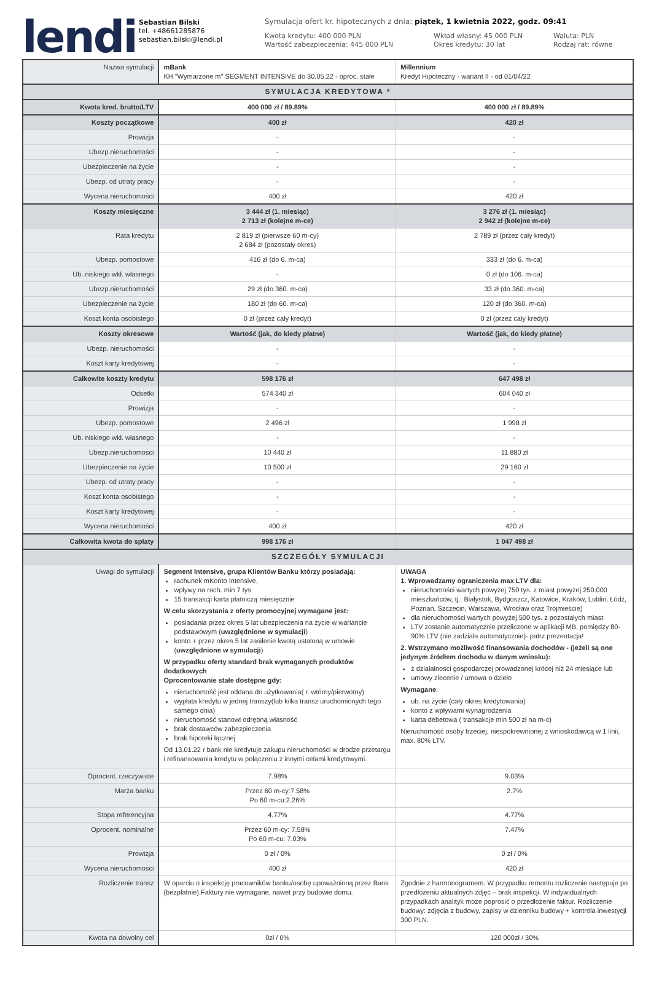lendi
Sebastian Bilski
tel. +48661285876
sebastian.bilski@lendi.pl
Symulacja ofert kr. hipotecznych z dnia: piątek, 1 kwietnia 2022, godz. 09:41
Kwota kredytu: 400 000 PLN
Wartość zabezpieczenia: 445 000 PLN
Wkład własny: 45 000 PLN
Okres kredytu: 30 lat
Waluta: PLN
Rodzaj rat: równe
| Nazwa symulacji | mBank KH "Wymarzone m" SEGMENT INTENSIVE do 30.05.22 - oproc. stałe | Millennium Kredyt Hipoteczny - wariant II - od 01/04/22 |
| SYMULACJA KREDYTOWA * | | |
| Kwota kred. brutto/LTV | 400 000 zł / 89.89% | 400 000 zł / 89.89% |
| Koszty początkowe | 400 zł | 420 zł |
| Prowizja | - | - |
| Ubezp.nieruchomości | - | - |
| Ubezpieczenie na życie | - | - |
| Ubezp. od utraty pracy | - | - |
| Wycena nieruchomości | 400 zł | 420 zł |
| Koszty miesięczne | 3 444 zł (1. miesiąc) 2 713 zł (kolejne m-ce) | 3 276 zł (1. miesiąc) 2 942 zł (kolejne m-ce) |
| Rata kredytu | 2 819 zł (pierwsze 60 m-cy) 2 684 zł (pozostały okres) | 2 789 zł (przez cały kredyt) |
| Ubezp. pomostowe | 416 zł (do 6. m-ca) | 333 zł (do 6. m-ca) |
| Ub. niskiego wkł. własnego | - | 0 zł (do 106. m-ca) |
| Ubezp.nieruchomości | 29 zł (do 360. m-ca) | 33 zł (do 360. m-ca) |
| Ubezpieczenie na życie | 180 zł (do 60. m-ca) | 120 zł (do 360. m-ca) |
| Koszt konta osobistego | 0 zł (przez cały kredyt) | 0 zł (przez cały kredyt) |
| Koszty okresowe | Wartość (jak, do kiedy płatne) | Wartość (jak, do kiedy płatne) |
| Ubezp. nieruchomości | - | - |
| Koszt karty kredytowej | - | - |
| Całkowite koszty kredytu | 598 176 zł | 647 498 zł |
| Odsetki | 574 340 zł | 604 040 zł |
| Prowizja | - | - |
| Ubezp. pomostowe | 2 496 zł | 1 998 zł |
| Ub. niskiego wkł. własnego | - | - |
| Ubezp.nieruchomości | 10 440 zł | 11 880 zł |
| Ubezpieczenie na życie | 10 500 zł | 29 160 zł |
| Ubezp. od utraty pracy | - | - |
| Koszt konta osobistego | - | - |
| Koszt karty kredytowej | - | - |
| Wycena nieruchomości | 400 zł | 420 zł |
| Całkowita kwota do spłaty | 998 176 zł | 1 047 498 zł |
| SZCZEGÓŁY SYMULACJI | | |
| Uwagi do symulacji | Segment Intensive, grupa Klientów Banku którzy posiadają: rachunek mKonto Intensive, wpływy na rach. min 7 tys 15 transakcji karta płatniczą miesięcznie W celu skorzystania z oferty promocyjnej wymagane jest: posiadania przez okres 5 lat ubezpieczenia na życie w wariancie podstawowym ( uwzględnione w symulacji ) konto + przez okres 5 lat zasilenie kwotą ustaloną w umowie ( uwzględnione w symulacji ) W przypadku oferty standard brak wymaganych produktów dodatkowych Oprocentowanie stałe dostępne gdy: nieruchomość jest oddana do użytkowania( r. wtórny/pierwotny) wypłata kredytu w jednej transzy(lub kilka transz uruchomionych tego samego dnia) nieruchomość stanowi odrębną własność brak dostawców zabezpieczenia brak hipoteki łącznej Od 13.01.22 r bank nie kredytuje zakupu nieruchomości w drodze przetargu i refinansowania kredytu w połączeniu z innymi celami kredytowymi. | UWAGA 1. Wprowadzamy ograniczenia max LTV dla: nieruchomości wartych powyżej 750 tys. z miast powyżej 250.000 mieszkańców, tj.: Białystok, Bydgoszcz, Katowice, Kraków, Lublin, Łódź, Poznań, Szczecin, Warszawa, Wrocław oraz Trójmieście) dla nieruchomości wartych powyżej 500 tys. z pozostałych miast LTV zostanie automatycznie przeliczone w aplikacji MB, pomiędzy 80-90% LTV (nie zadziała automatycznie)- patrz prezentacja! 2. Wstrzymano możliwość finansowania dochodów - (jeżeli są one jedynym źródłem dochodu w danym wniosku): z działalności gospodarczej prowadzonej krócej niż 24 miesiące lub umowy zlecenie / umowa o dzieło Wymagane : ub. na życie (cały okres kredytowania) konto z wpływami wynagrodzenia karta debetowa ( transakcje min 500 zł na m-c) Nieruchomość osoby trzeciej, niespokrewnionej z wnioskodawcą w 1 linii, max. 80% LTV. |
| Oprocent. rzeczywiste | 7.98% | 9.03% |
| Marża banku | Przez 60 m-cy:7.58% Po 60 m-cu:2.26% | 2.7% |
| Stopa referencyjna | 4.77% | 4.77% |
| Oprocent. nominalne | Przez 60 m-cy: 7.58% Po 60 m-cu: 7.03% | 7.47% |
| Prowizja | 0 zł / 0% | 0 zł / 0% |
| Wycena nieruchomości | 400 zł | 420 zł |
| Rozliczenie transz | W oparciu o inspekcję pracowników banku/osobę upoważnioną przez Bank (bezpłatnie).Faktury nie wymagane, nawet przy budowie domu. | Zgodnie z harmonogramem. W przypadku remontu rozliczenie następuje po przedłożeniu aktualnych zdjęć – brak inspekcji. W indywidualnych przypadkach analityk może poprosić o przedłożenie faktur. Rozliczenie budowy: zdjęcia z budowy, zapisy w dzienniku budowy + kontrola inwestycji 300 PLN. |
| Kwota na dowolny cel | 0zł / 0% | 120 000zł / 30% |